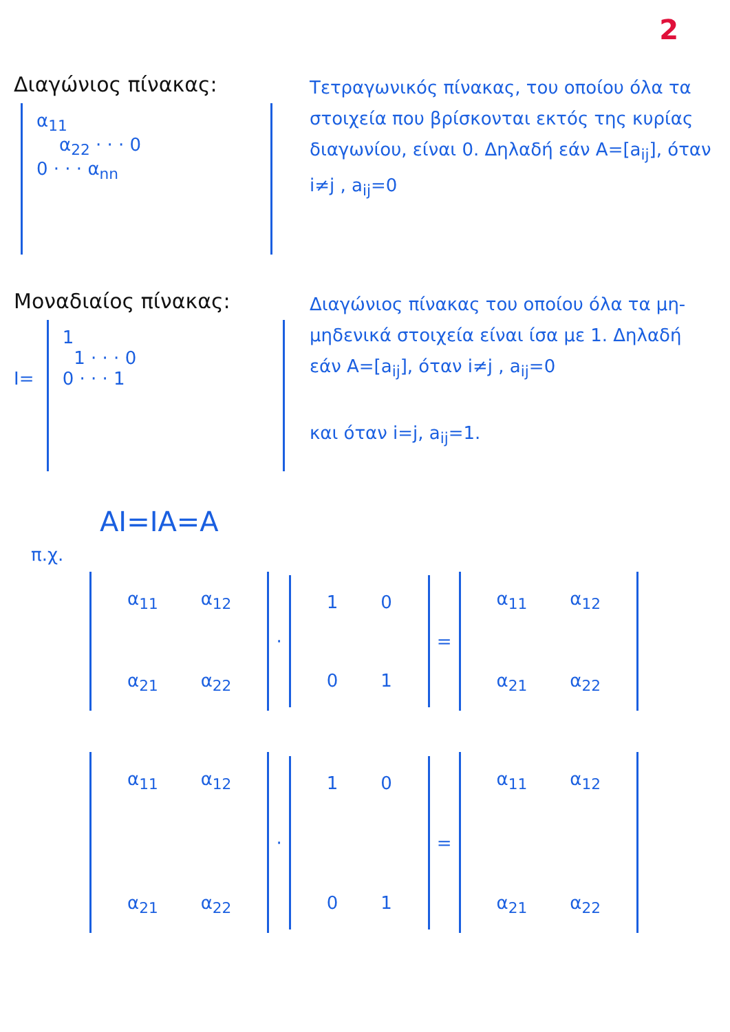2
Διαγώνιος πίνακας:
α<sub>11</sub>
α<sub>22</sub> · · · 0
0 · · · α<sub>nn</sub>
Τετραγωνικός πίνακας, του οποίου όλα τα στοιχεία που βρίσκονται εκτός της κυρίας διαγωνίου, είναι 0. Δηλαδή εάν A=[a<sub>ij</sub>], όταν i≠j , a<sub>ij</sub>=0
Μοναδιαίος πίνακας:
I=
1
1 · · · 0
0 · · · 1
Διαγώνιος πίνακας του οποίου όλα τα μη-μηδενικά στοιχεία είναι ίσα με 1. Δηλαδή εάν A=[a<sub>ij</sub>], όταν i≠j , a<sub>ij</sub>=0
και όταν i=j, a<sub>ij</sub>=1.
AI=IA=A
π.χ.
| α<sub>11</sub> | α<sub>12</sub> |
| α<sub>21</sub> | α<sub>22</sub> |
·
| 1 | 0 |
| 0 | 1 |
=
| α<sub>11</sub> | α<sub>12</sub> |
| α<sub>21</sub> | α<sub>22</sub> |
| α<sub>11</sub> | α<sub>12</sub> |
| α<sub>21</sub> | α<sub>22</sub> |
·
| 1 | 0 |
| 0 | 1 |
=
| α<sub>11</sub> | α<sub>12</sub> |
| α<sub>21</sub> | α<sub>22</sub> |